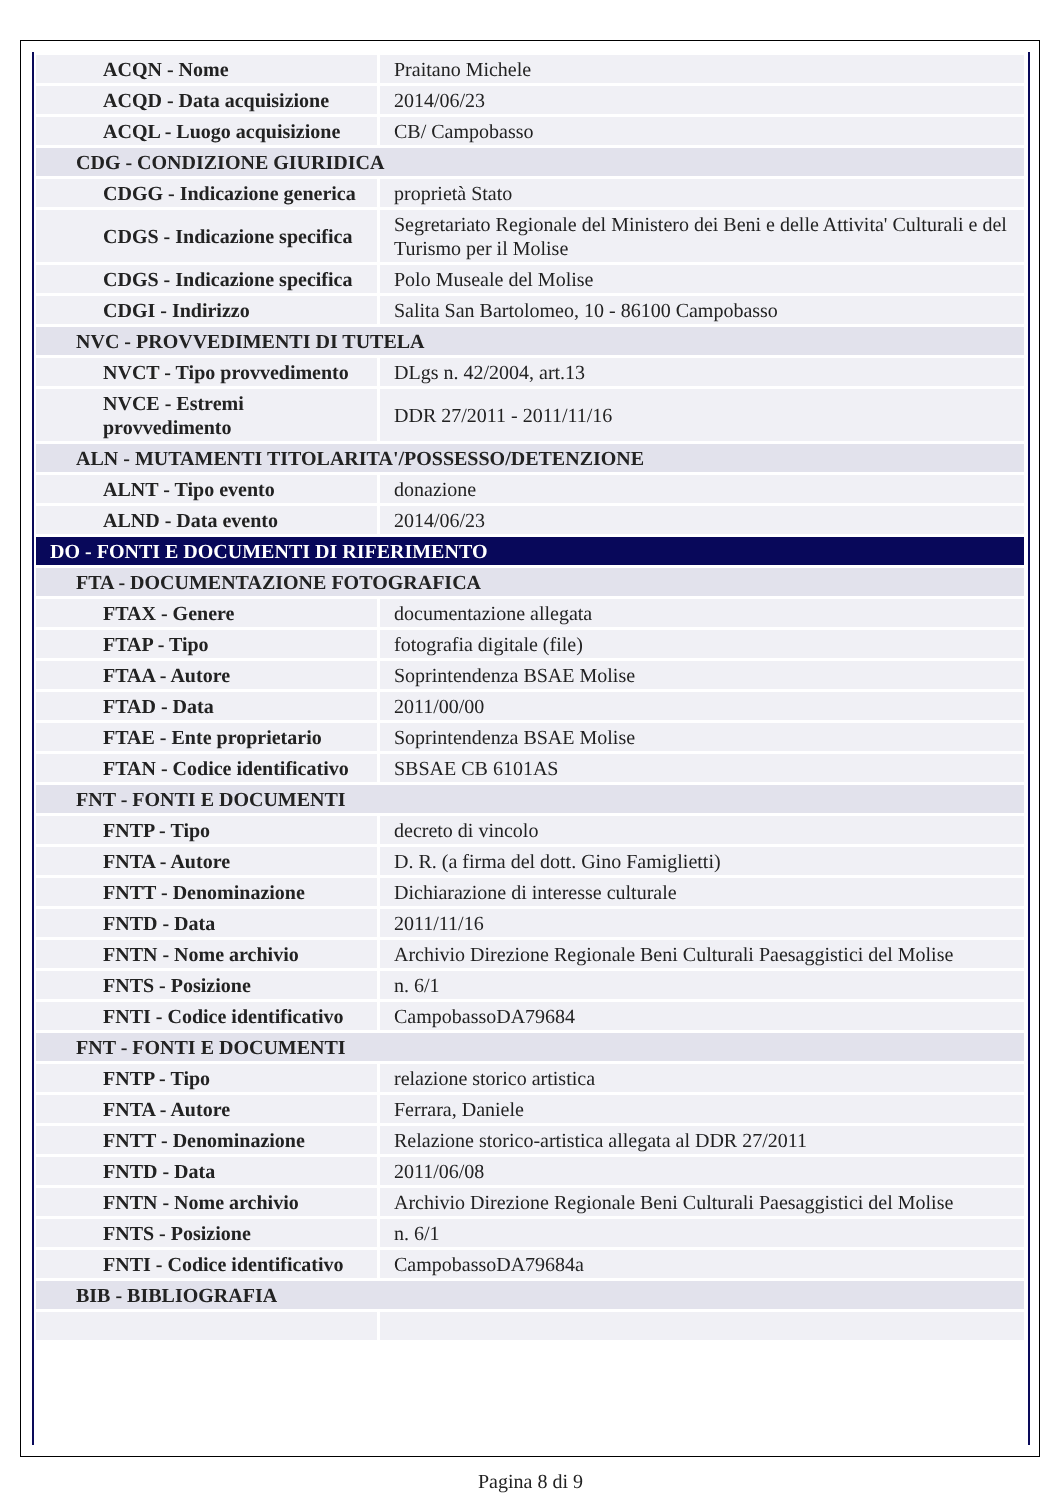| ACQN - Nome | Praitano Michele |
| ACQD - Data acquisizione | 2014/06/23 |
| ACQL - Luogo acquisizione | CB/ Campobasso |
| CDG - CONDIZIONE GIURIDICA | |
| CDGG - Indicazione generica | proprietà Stato |
| CDGS - Indicazione specifica | Segretariato Regionale del Ministero dei Beni e delle Attivita' Culturali e del Turismo per il Molise |
| CDGS - Indicazione specifica | Polo Museale del Molise |
| CDGI - Indirizzo | Salita San Bartolomeo, 10 - 86100 Campobasso |
| NVC - PROVVEDIMENTI DI TUTELA | |
| NVCT - Tipo provvedimento | DLgs n. 42/2004, art.13 |
| NVCE - Estremi provvedimento | DDR 27/2011 - 2011/11/16 |
| ALN - MUTAMENTI TITOLARITA'/POSSESSO/DETENZIONE | |
| ALNT - Tipo evento | donazione |
| ALND - Data evento | 2014/06/23 |
| DO - FONTI E DOCUMENTI DI RIFERIMENTO | |
| FTA - DOCUMENTAZIONE FOTOGRAFICA | |
| FTAX - Genere | documentazione allegata |
| FTAP - Tipo | fotografia digitale (file) |
| FTAA - Autore | Soprintendenza BSAE Molise |
| FTAD - Data | 2011/00/00 |
| FTAE - Ente proprietario | Soprintendenza BSAE Molise |
| FTAN - Codice identificativo | SBSAE CB 6101AS |
| FNT - FONTI E DOCUMENTI | |
| FNTP - Tipo | decreto di vincolo |
| FNTA - Autore | D. R. (a firma del dott. Gino Famiglietti) |
| FNTT - Denominazione | Dichiarazione di interesse culturale |
| FNTD - Data | 2011/11/16 |
| FNTN - Nome archivio | Archivio Direzione Regionale Beni Culturali Paesaggistici del Molise |
| FNTS - Posizione | n. 6/1 |
| FNTI - Codice identificativo | CampobassoDA79684 |
| FNT - FONTI E DOCUMENTI | |
| FNTP - Tipo | relazione storico artistica |
| FNTA - Autore | Ferrara, Daniele |
| FNTT - Denominazione | Relazione storico-artistica allegata al DDR 27/2011 |
| FNTD - Data | 2011/06/08 |
| FNTN - Nome archivio | Archivio Direzione Regionale Beni Culturali Paesaggistici del Molise |
| FNTS - Posizione | n. 6/1 |
| FNTI - Codice identificativo | CampobassoDA79684a |
| BIB - BIBLIOGRAFIA | |
Pagina 8 di 9